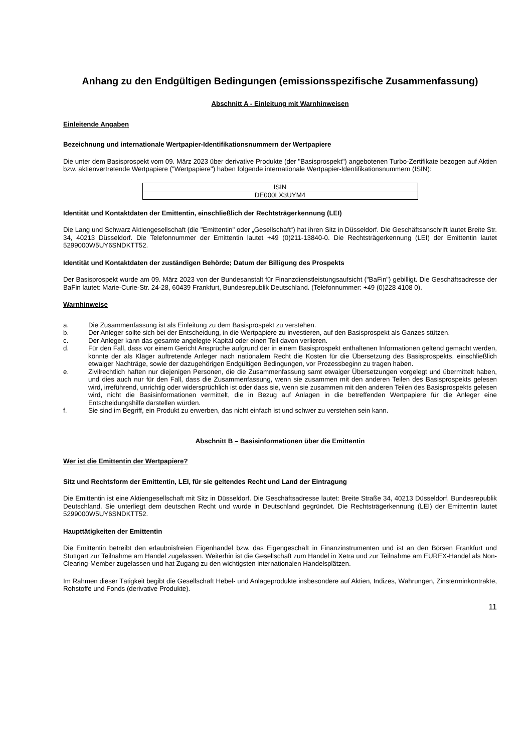Anhang zu den Endgültigen Bedingungen (emissionsspezifische Zusammenfassung)
Abschnitt A - Einleitung mit Warnhinweisen
Einleitende Angaben
Bezeichnung und internationale Wertpapier-Identifikationsnummern der Wertpapiere
Die unter dem Basisprospekt vom 09. März 2023 über derivative Produkte (der "Basisprospekt") angebotenen Turbo-Zertifikate bezogen auf Aktien bzw. aktienvertretende Wertpapiere ("Wertpapiere") haben folgende internationale Wertpapier-Identifikationsnummern (ISIN):
| ISIN |
| DE000LX3UYM4 |
Identität und Kontaktdaten der Emittentin, einschließlich der Rechtsträgerkennung (LEI)
Die Lang und Schwarz Aktiengesellschaft (die "Emittentin" oder „Gesellschaft“) hat ihren Sitz in Düsseldorf. Die Geschäftsanschrift lautet Breite Str. 34, 40213 Düsseldorf. Die Telefonnummer der Emittentin lautet +49 (0)211-13840-0. Die Rechtsträgerkennung (LEI) der Emittentin lautet 5299000W5UY6SNDKTT52.
Identität und Kontaktdaten der zuständigen Behörde; Datum der Billigung des Prospekts
Der Basisprospekt wurde am 09. März 2023 von der Bundesanstalt für Finanzdienstleistungsaufsicht ("BaFin") gebilligt. Die Geschäftsadresse der BaFin lautet: Marie-Curie-Str. 24-28, 60439 Frankfurt, Bundesrepublik Deutschland. (Telefonnummer: +49 (0)228 4108 0).
Warnhinweise
a. Die Zusammenfassung ist als Einleitung zu dem Basisprospekt zu verstehen.
b. Der Anleger sollte sich bei der Entscheidung, in die Wertpapiere zu investieren, auf den Basisprospekt als Ganzes stützen.
c. Der Anleger kann das gesamte angelegte Kapital oder einen Teil davon verlieren.
d. Für den Fall, dass vor einem Gericht Ansprüche aufgrund der in einem Basisprospekt enthaltenen Informationen geltend gemacht werden, könnte der als Kläger auftretende Anleger nach nationalem Recht die Kosten für die Übersetzung des Basisprospekts, einschließlich etwaiger Nachträge, sowie der dazugehörigen Endgültigen Bedingungen, vor Prozessbeginn zu tragen haben.
e. Zivilrechtlich haften nur diejenigen Personen, die die Zusammenfassung samt etwaiger Übersetzungen vorgelegt und übermittelt haben, und dies auch nur für den Fall, dass die Zusammenfassung, wenn sie zusammen mit den anderen Teilen des Basisprospekts gelesen wird, irreführend, unrichtig oder widersprüchlich ist oder dass sie, wenn sie zusammen mit den anderen Teilen des Basisprospekts gelesen wird, nicht die Basisinformationen vermittelt, die in Bezug auf Anlagen in die betreffenden Wertpapiere für die Anleger eine Entscheidungshilfe darstellen würden.
f. Sie sind im Begriff, ein Produkt zu erwerben, das nicht einfach ist und schwer zu verstehen sein kann.
Abschnitt B – Basisinformationen über die Emittentin
Wer ist die Emittentin der Wertpapiere?
Sitz und Rechtsform der Emittentin, LEI, für sie geltendes Recht und Land der Eintragung
Die Emittentin ist eine Aktiengesellschaft mit Sitz in Düsseldorf. Die Geschäftsadresse lautet: Breite Straße 34, 40213 Düsseldorf, Bundesrepublik Deutschland. Sie unterliegt dem deutschen Recht und wurde in Deutschland gegründet. Die Rechtsträgerkennung (LEI) der Emittentin lautet 5299000W5UY6SNDKTT52.
Haupttätigkeiten der Emittentin
Die Emittentin betreibt den erlaubnisfreien Eigenhandel bzw. das Eigengeschäft in Finanzinstrumenten und ist an den Börsen Frankfurt und Stuttgart zur Teilnahme am Handel zugelassen. Weiterhin ist die Gesellschaft zum Handel in Xetra und zur Teilnahme am EUREX-Handel als Non-Clearing-Member zugelassen und hat Zugang zu den wichtigsten internationalen Handelsplätzen.
Im Rahmen dieser Tätigkeit begibt die Gesellschaft Hebel- und Anlageprodukte insbesondere auf Aktien, Indizes, Währungen, Zinsterminkontrakte, Rohstoffe und Fonds (derivative Produkte).
11